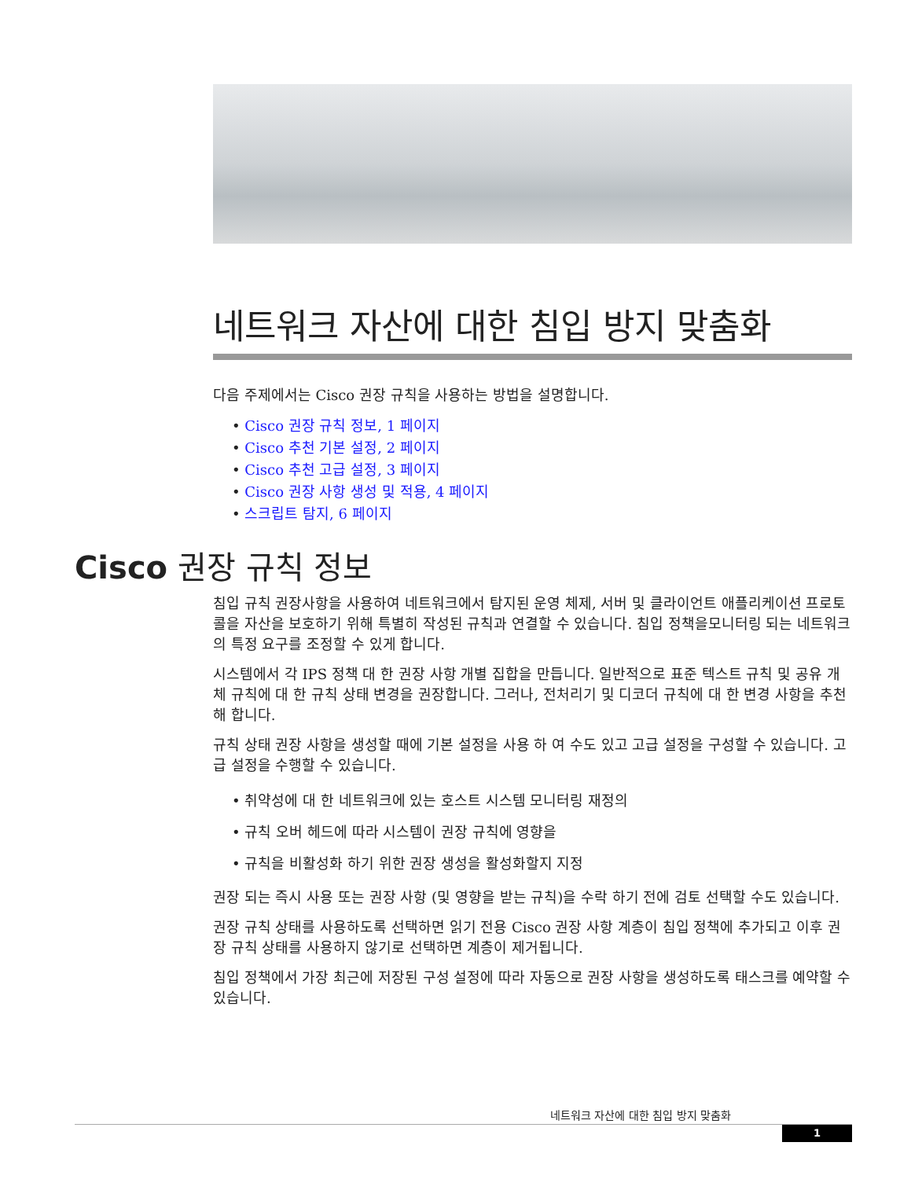네트워크 자산에 대한 침입 방지 맞춤화
다음 주제에서는 Cisco 권장 규칙을 사용하는 방법을 설명합니다.
• Cisco 권장 규칙 정보, 1 페이지
• Cisco 추천 기본 설정, 2 페이지
• Cisco 추천 고급 설정, 3 페이지
• Cisco 권장 사항 생성 및 적용, 4 페이지
• 스크립트 탐지, 6 페이지
Cisco 권장 규칙 정보
침입 규칙 권장사항을 사용하여 네트워크에서 탐지된 운영 체제, 서버 및 클라이언트 애플리케이션 프로토콜을 자산을 보호하기 위해 특별히 작성된 규칙과 연결할 수 있습니다. 침입 정책을모니터링 되는 네트워크의 특정 요구를 조정할 수 있게 합니다.
시스템에서 각 IPS 정책 대 한 권장 사항 개별 집합을 만듭니다. 일반적으로 표준 텍스트 규칙 및 공유 개체 규칙에 대 한 규칙 상태 변경을 권장합니다. 그러나, 전처리기 및 디코더 규칙에 대 한 변경 사항을 추천해 합니다.
규칙 상태 권장 사항을 생성할 때에 기본 설정을 사용 하 여 수도 있고 고급 설정을 구성할 수 있습니다. 고급 설정을 수행할 수 있습니다.
• 취약성에 대 한 네트워크에 있는 호스트 시스템 모니터링 재정의
• 규칙 오버 헤드에 따라 시스템이 권장 규칙에 영향을
• 규칙을 비활성화 하기 위한 권장 생성을 활성화할지 지정
권장 되는 즉시 사용 또는 권장 사항 (및 영향을 받는 규칙)을 수락 하기 전에 검토 선택할 수도 있습니다.
권장 규칙 상태를 사용하도록 선택하면 읽기 전용 Cisco 권장 사항 계층이 침입 정책에 추가되고 이후 권장 규칙 상태를 사용하지 않기로 선택하면 계층이 제거됩니다.
침입 정책에서 가장 최근에 저장된 구성 설정에 따라 자동으로 권장 사항을 생성하도록 태스크를 예약할 수 있습니다.
네트워크 자산에 대한 침입 방지 맞춤화
1